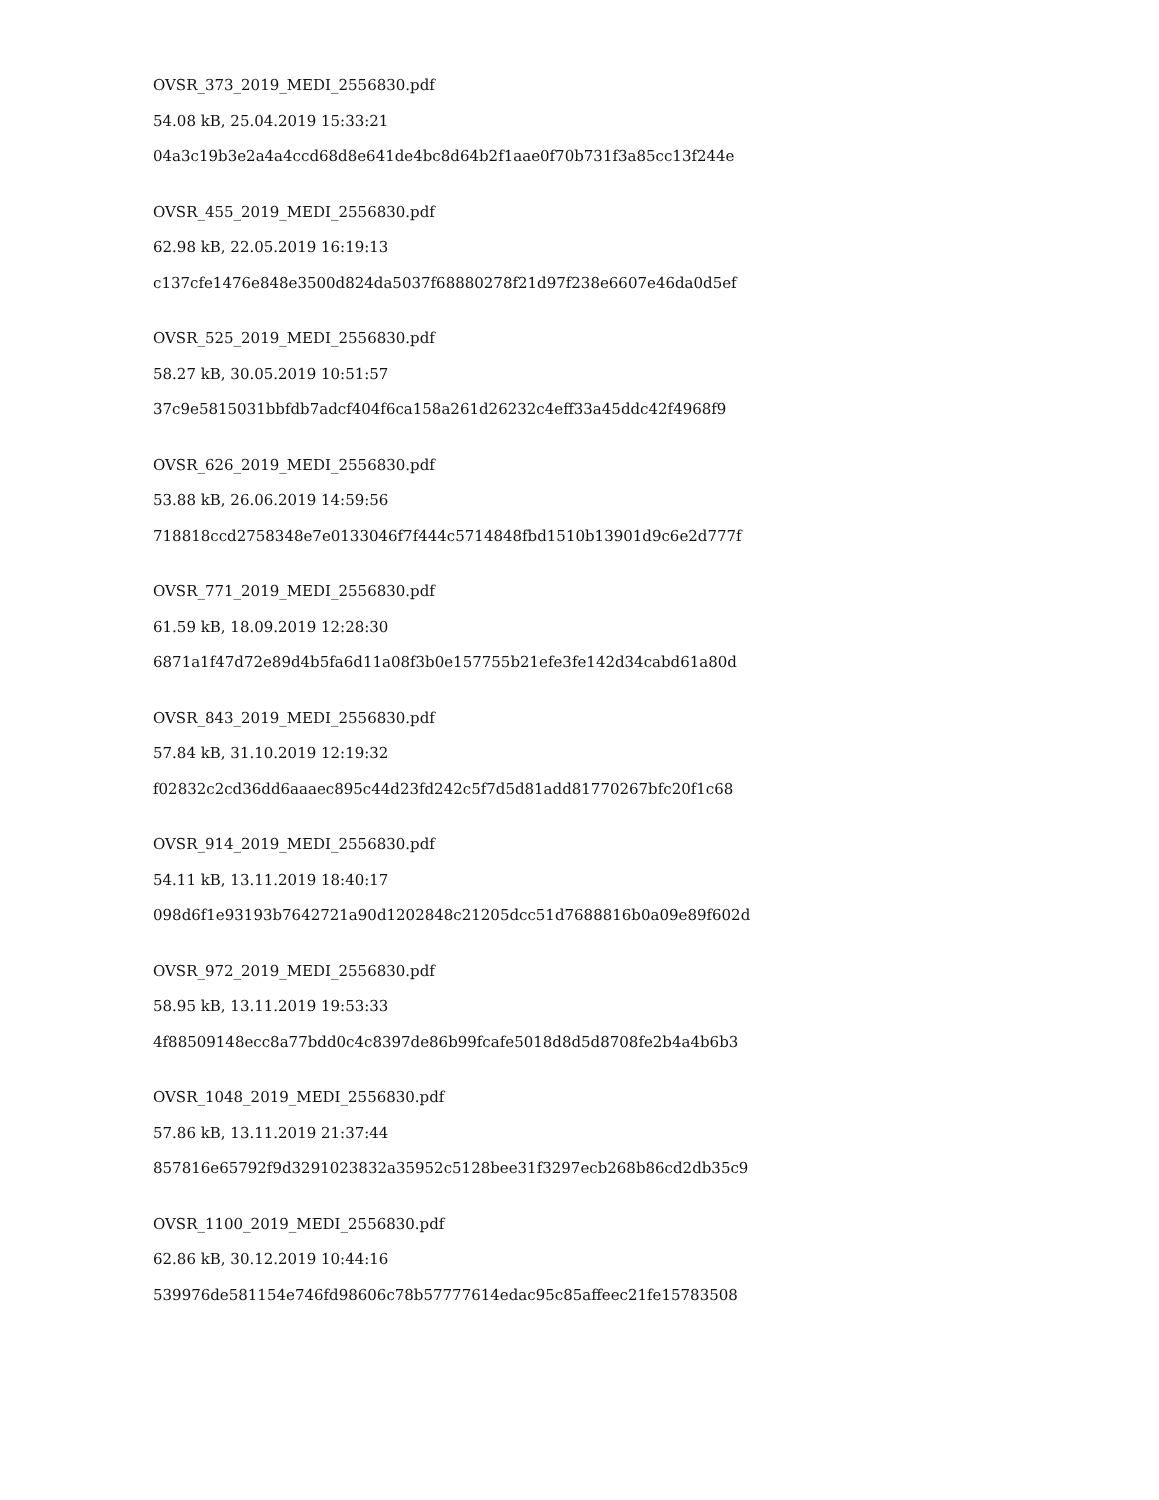OVSR_373_2019_MEDI_2556830.pdf
54.08 kB, 25.04.2019 15:33:21
04a3c19b3e2a4a4ccd68d8e641de4bc8d64b2f1aae0f70b731f3a85cc13f244e
OVSR_455_2019_MEDI_2556830.pdf
62.98 kB, 22.05.2019 16:19:13
c137cfe1476e848e3500d824da5037f68880278f21d97f238e6607e46da0d5ef
OVSR_525_2019_MEDI_2556830.pdf
58.27 kB, 30.05.2019 10:51:57
37c9e5815031bbfdb7adcf404f6ca158a261d26232c4eff33a45ddc42f4968f9
OVSR_626_2019_MEDI_2556830.pdf
53.88 kB, 26.06.2019 14:59:56
718818ccd2758348e7e0133046f7f444c5714848fbd1510b13901d9c6e2d777f
OVSR_771_2019_MEDI_2556830.pdf
61.59 kB, 18.09.2019 12:28:30
6871a1f47d72e89d4b5fa6d11a08f3b0e157755b21efe3fe142d34cabd61a80d
OVSR_843_2019_MEDI_2556830.pdf
57.84 kB, 31.10.2019 12:19:32
f02832c2cd36dd6aaaec895c44d23fd242c5f7d5d81add81770267bfc20f1c68
OVSR_914_2019_MEDI_2556830.pdf
54.11 kB, 13.11.2019 18:40:17
098d6f1e93193b7642721a90d1202848c21205dcc51d7688816b0a09e89f602d
OVSR_972_2019_MEDI_2556830.pdf
58.95 kB, 13.11.2019 19:53:33
4f88509148ecc8a77bdd0c4c8397de86b99fcafe5018d8d5d8708fe2b4a4b6b3
OVSR_1048_2019_MEDI_2556830.pdf
57.86 kB, 13.11.2019 21:37:44
857816e65792f9d3291023832a35952c5128bee31f3297ecb268b86cd2db35c9
OVSR_1100_2019_MEDI_2556830.pdf
62.86 kB, 30.12.2019 10:44:16
539976de581154e746fd98606c78b57777614edac95c85affeec21fe15783508